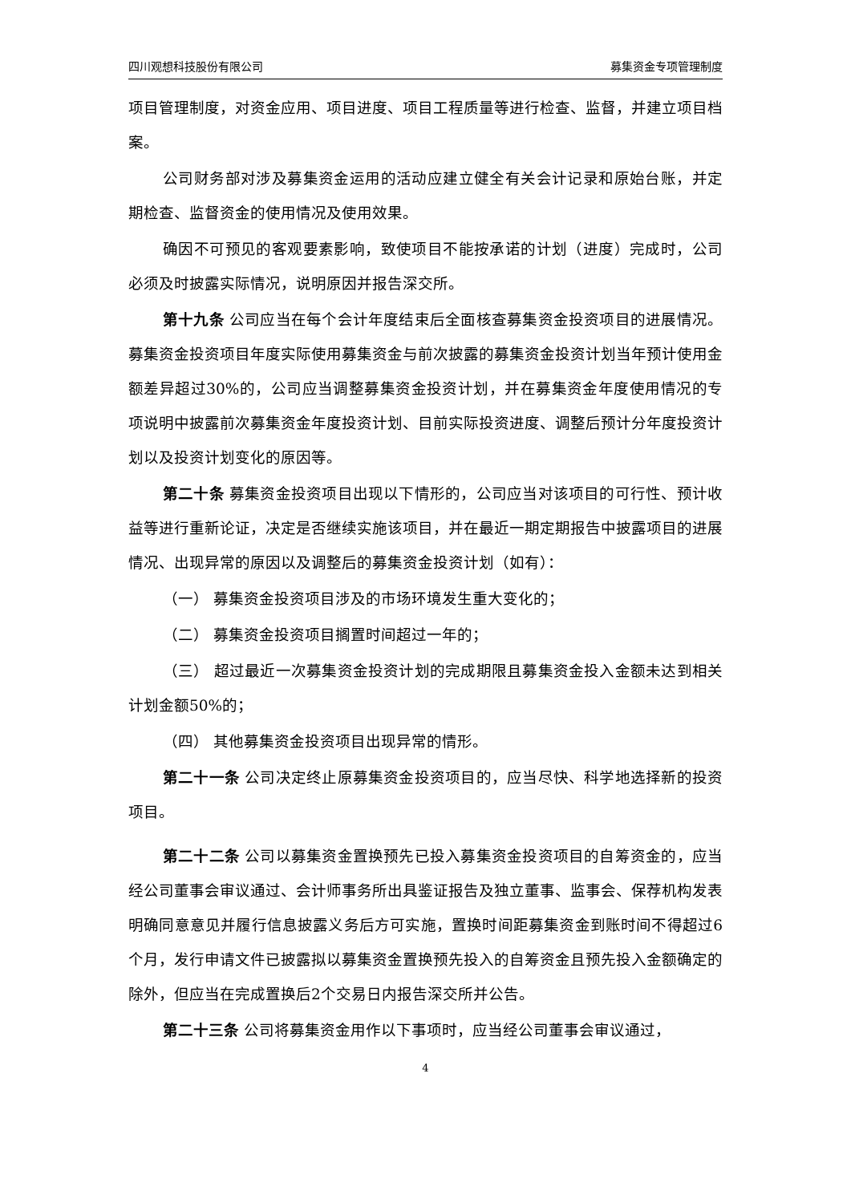四川观想科技股份有限公司 募集资金专项管理制度
项目管理制度，对资金应用、项目进度、项目工程质量等进行检查、监督，并建立项目档案。
公司财务部对涉及募集资金运用的活动应建立健全有关会计记录和原始台账，并定期检查、监督资金的使用情况及使用效果。
确因不可预见的客观要素影响，致使项目不能按承诺的计划（进度）完成时，公司必须及时披露实际情况，说明原因并报告深交所。
第十九条 公司应当在每个会计年度结束后全面核查募集资金投资项目的进展情况。募集资金投资项目年度实际使用募集资金与前次披露的募集资金投资计划当年预计使用金额差异超过30%的，公司应当调整募集资金投资计划，并在募集资金年度使用情况的专项说明中披露前次募集资金年度投资计划、目前实际投资进度、调整后预计分年度投资计划以及投资计划变化的原因等。
第二十条 募集资金投资项目出现以下情形的，公司应当对该项目的可行性、预计收益等进行重新论证，决定是否继续实施该项目，并在最近一期定期报告中披露项目的进展情况、出现异常的原因以及调整后的募集资金投资计划（如有）：
（一） 募集资金投资项目涉及的市场环境发生重大变化的；
（二） 募集资金投资项目搁置时间超过一年的；
（三） 超过最近一次募集资金投资计划的完成期限且募集资金投入金额未达到相关计划金额50%的；
（四） 其他募集资金投资项目出现异常的情形。
第二十一条 公司决定终止原募集资金投资项目的，应当尽快、科学地选择新的投资项目。
第二十二条 公司以募集资金置换预先已投入募集资金投资项目的自筹资金的，应当经公司董事会审议通过、会计师事务所出具鉴证报告及独立董事、监事会、保荐机构发表明确同意意见并履行信息披露义务后方可实施，置换时间距募集资金到账时间不得超过6个月，发行申请文件已披露拟以募集资金置换预先投入的自筹资金且预先投入金额确定的除外，但应当在完成置换后2个交易日内报告深交所并公告。
第二十三条 公司将募集资金用作以下事项时，应当经公司董事会审议通过，
4